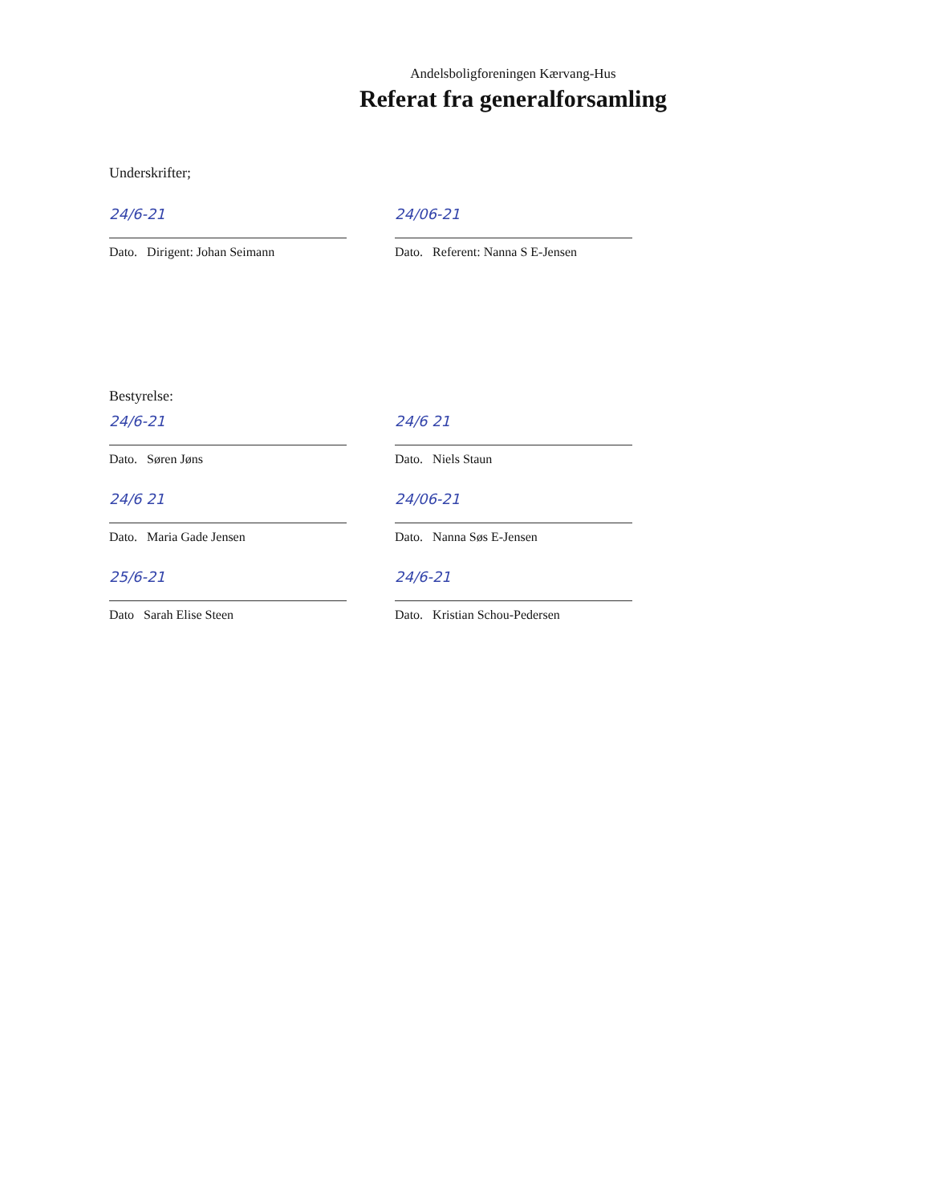Andelsboligforeningen Kærvang-Hus
Referat fra generalforsamling
Underskrifter;
24/6-21
Dato. Dirigent: Johan Seimann
24/06-21
Dato. Referent: Nanna S E-Jensen
Bestyrelse:
24/6-21
Dato. Søren Jøns
24/6 21
Dato. Niels Staun
24/6 21
Dato. Maria Gade Jensen
24/06-21
Dato. Nanna Søs E-Jensen
25/6-21
Dato Sarah Elise Steen
24/6-21
Dato. Kristian Schou-Pedersen